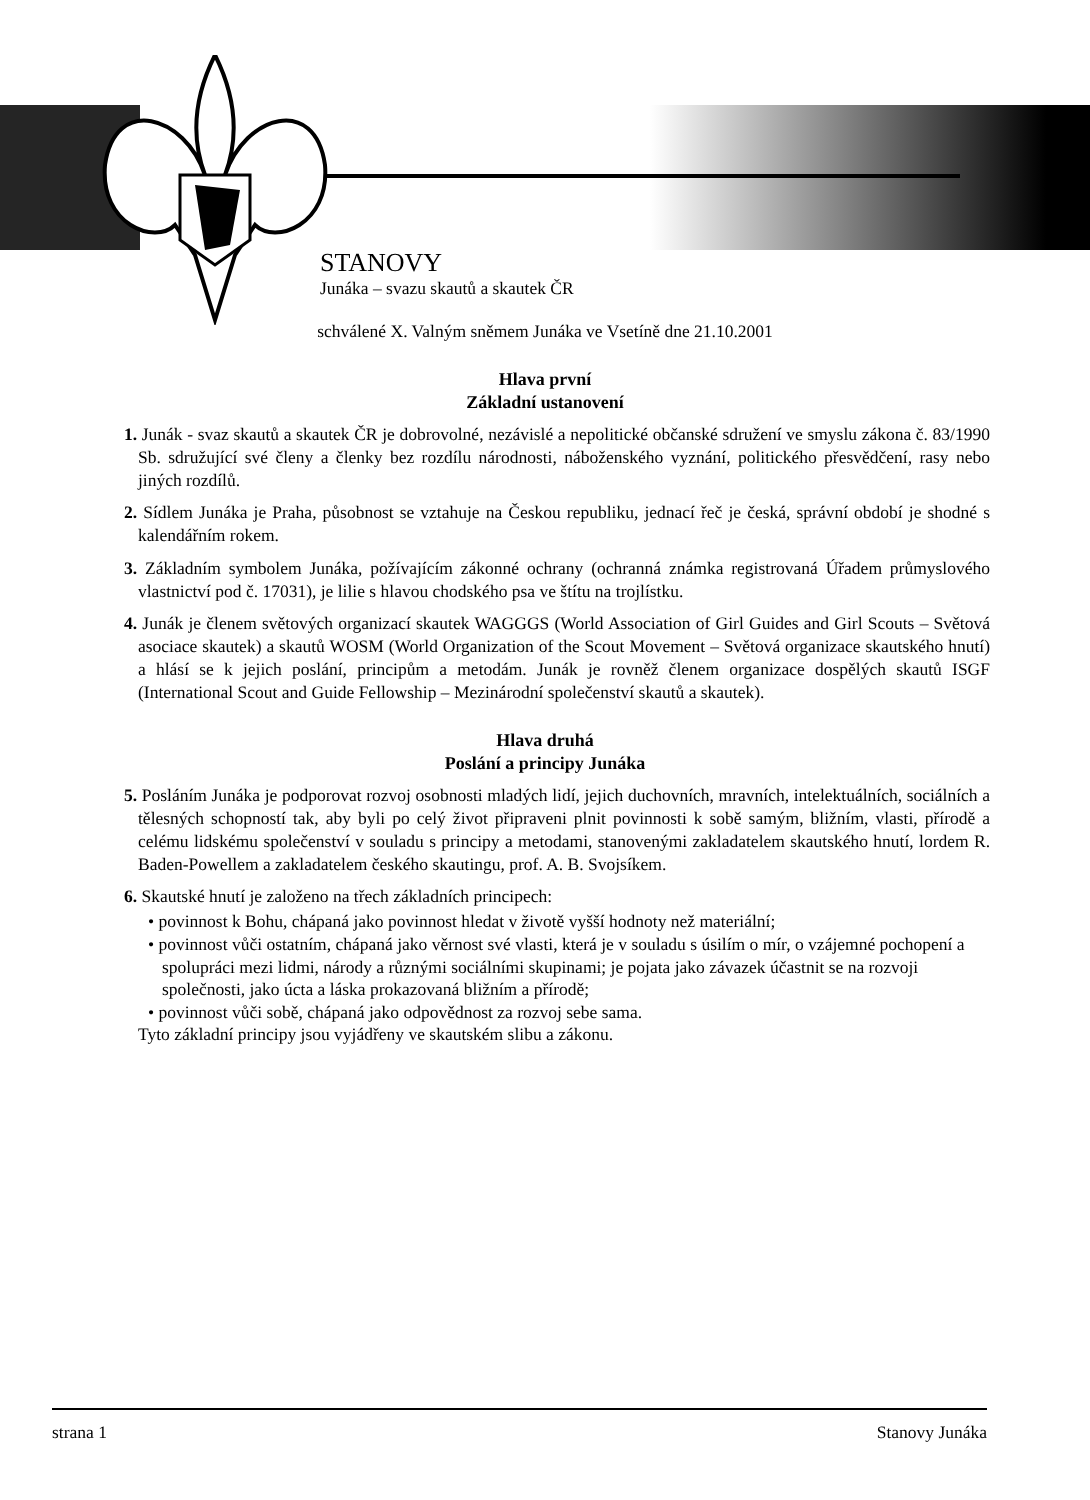STANOVY
Junáka – svazu skautů a skautek ČR
schválené X. Valným sněmem Junáka ve Vsetíně dne 21.10.2001
Hlava první
Základní ustanovení
1. Junák - svaz skautů a skautek ČR je dobrovolné, nezávislé a nepolitické občanské sdružení ve smyslu zákona č. 83/1990 Sb. sdružující své členy a členky bez rozdílu národnosti, náboženského vyznání, politického přesvědčení, rasy nebo jiných rozdílů.
2. Sídlem Junáka je Praha, působnost se vztahuje na Českou republiku, jednací řeč je česká, správní období je shodné s kalendářním rokem.
3. Základním symbolem Junáka, požívajícím zákonné ochrany (ochranná známka registrovaná Úřadem průmyslového vlastnictví pod č. 17031), je lilie s hlavou chodského psa ve štítu na trojlístku.
4. Junák je členem světových organizací skautek WAGGGS (World Association of Girl Guides and Girl Scouts – Světová asociace skautek) a skautů WOSM (World Organization of the Scout Movement – Světová organizace skautského hnutí) a hlásí se k jejich poslání, principům a metodám. Junák je rovněž členem organizace dospělých skautů ISGF (International Scout and Guide Fellowship – Mezinárodní společenství skautů a skautek).
Hlava druhá
Poslání a principy Junáka
5. Posláním Junáka je podporovat rozvoj osobnosti mladých lidí, jejich duchovních, mravních, intelektuálních, sociálních a tělesných schopností tak, aby byli po celý život připraveni plnit povinnosti k sobě samým, bližním, vlasti, přírodě a celému lidskému společenství v souladu s principy a metodami, stanovenými zakladatelem skautského hnutí, lordem R. Baden-Powellem a zakladatelem českého skautingu, prof. A. B. Svojsíkem.
6. Skautské hnutí je založeno na třech základních principech:
• povinnost k Bohu, chápaná jako povinnost hledat v životě vyšší hodnoty než materiální;
• povinnost vůči ostatním, chápaná jako věrnost své vlasti, která je v souladu s úsilím o mír, o vzájemné pochopení a spolupráci mezi lidmi, národy a různými sociálními skupinami; je pojata jako závazek účastnit se na rozvoji společnosti, jako úcta a láska prokazovaná bližním a přírodě;
• povinnost vůči sobě, chápaná jako odpovědnost za rozvoj sebe sama.
Tyto základní principy jsou vyjádřeny ve skautském slibu a zákonu.
strana 1 Stanovy Junáka